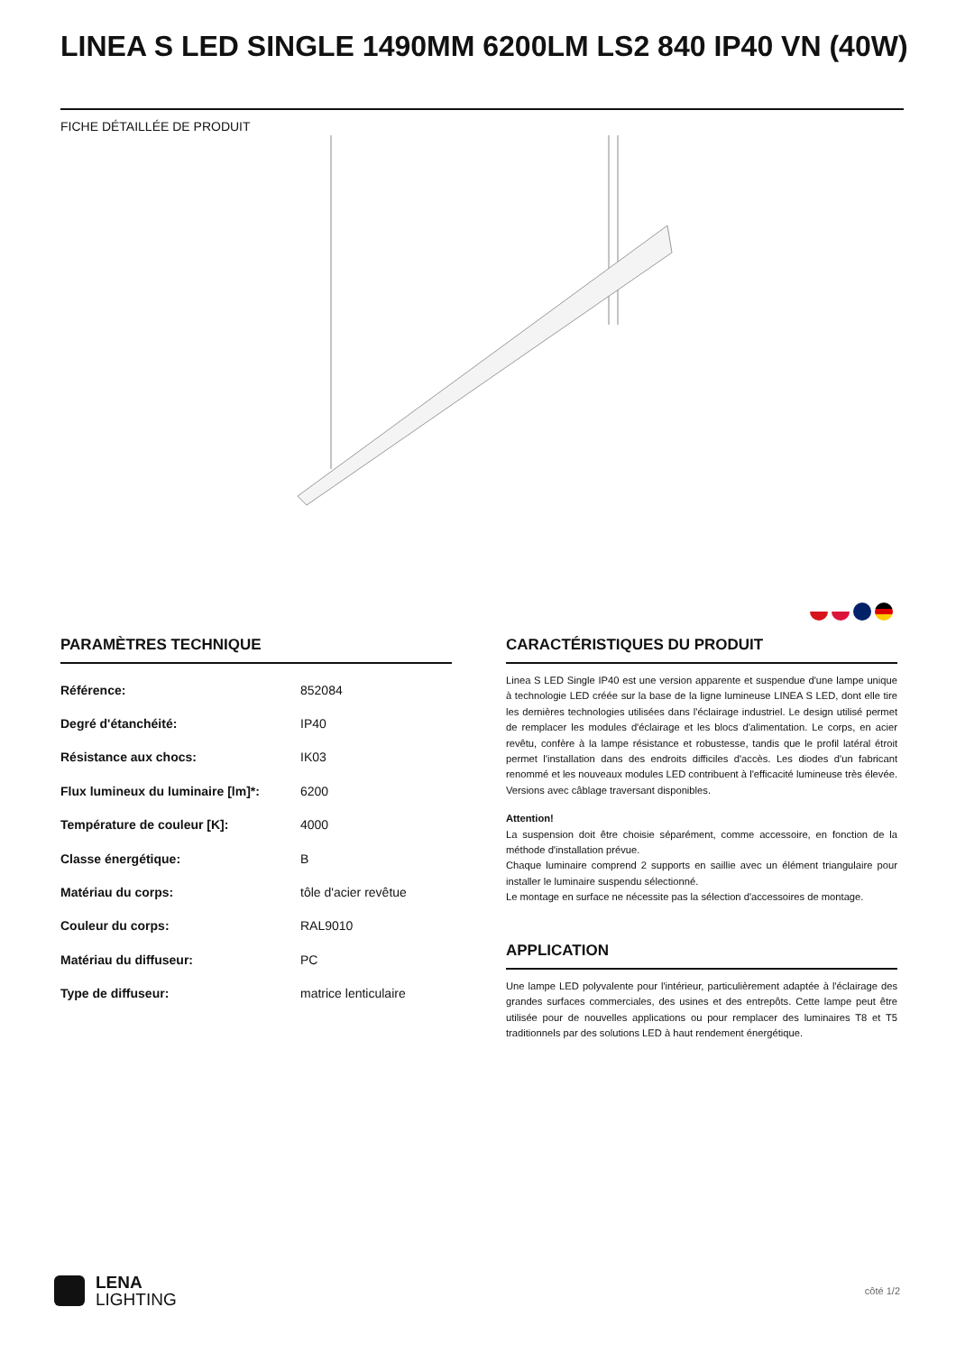LINEA S LED SINGLE 1490MM 6200LM LS2 840 IP40 VN (40W)
FICHE DÉTAILLÉE DE PRODUIT
PARAMÈTRES TECHNIQUE
| Référence: | 852084 |
| Degré d'étanchéité: | IP40 |
| Résistance aux chocs: | IK03 |
| Flux lumineux du luminaire [lm]*: | 6200 |
| Température de couleur [K]: | 4000 |
| Classe énergétique: | B |
| Matériau du corps: | tôle d'acier revêtue |
| Couleur du corps: | RAL9010 |
| Matériau du diffuseur: | PC |
| Type de diffuseur: | matrice lenticulaire |
CARACTÉRISTIQUES DU PRODUIT
Linea S LED Single IP40 est une version apparente et suspendue d'une lampe unique à technologie LED créée sur la base de la ligne lumineuse LINEA S LED, dont elle tire les dernières technologies utilisées dans l'éclairage industriel. Le design utilisé permet de remplacer les modules d'éclairage et les blocs d'alimentation. Le corps, en acier revêtu, confère à la lampe résistance et robustesse, tandis que le profil latéral étroit permet l'installation dans des endroits difficiles d'accès. Les diodes d'un fabricant renommé et les nouveaux modules LED contribuent à l'efficacité lumineuse très élevée. Versions avec câblage traversant disponibles.
Attention!
La suspension doit être choisie séparément, comme accessoire, en fonction de la méthode d'installation prévue.
Chaque luminaire comprend 2 supports en saillie avec un élément triangulaire pour installer le luminaire suspendu sélectionné.
Le montage en surface ne nécessite pas la sélection d'accessoires de montage.
APPLICATION
Une lampe LED polyvalente pour l'intérieur, particulièrement adaptée à l'éclairage des grandes surfaces commerciales, des usines et des entrepôts. Cette lampe peut être utilisée pour de nouvelles applications ou pour remplacer des luminaires T8 et T5 traditionnels par des solutions LED à haut rendement énergétique.
LENA
LIGHTING
côté 1/2